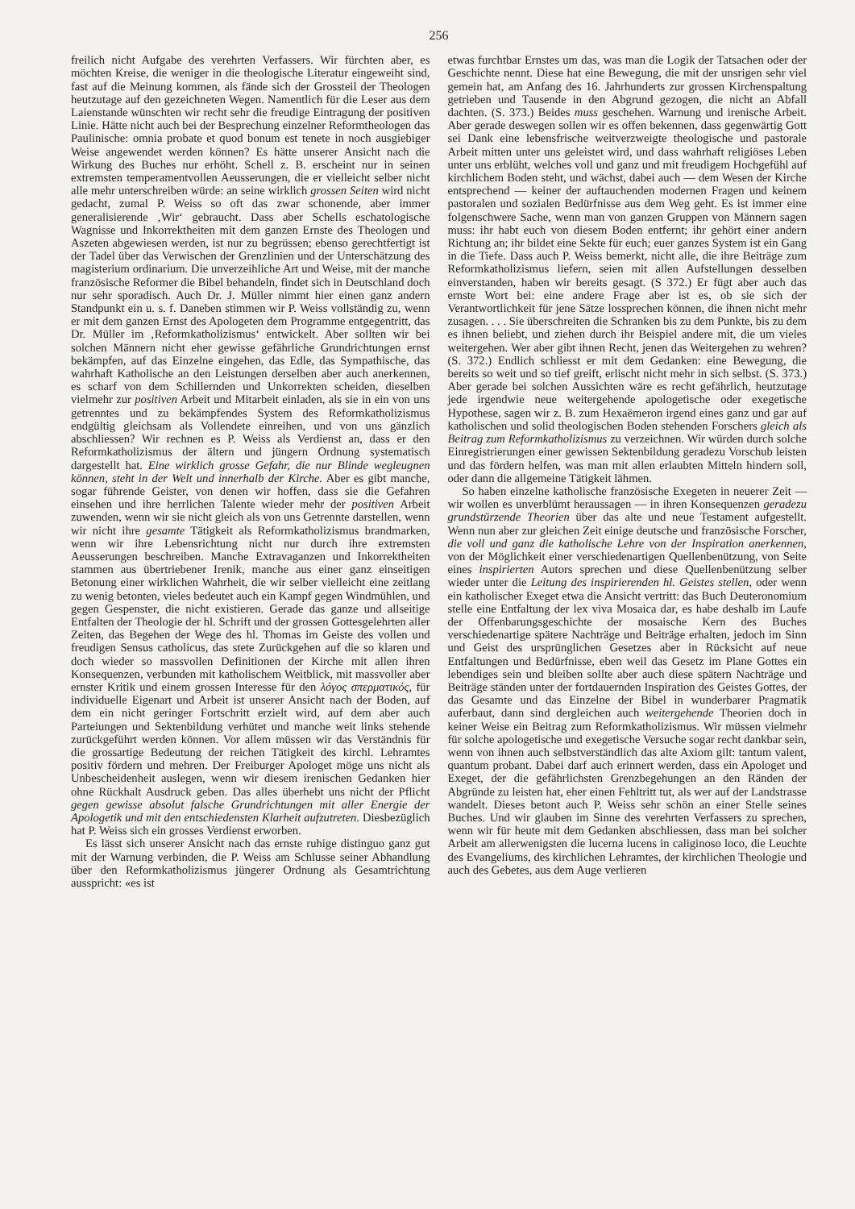256
freilich nicht Aufgabe des verehrten Verfassers. Wir fürchten aber, es möchten Kreise, die weniger in die theologische Literatur eingeweiht sind, fast auf die Meinung kommen, als fände sich der Grossteil der Theologen heutzutage auf den gezeichneten Wegen. Namentlich für die Leser aus dem Laienstande wünschten wir recht sehr die freudige Eintragung der positiven Linie. Hätte nicht auch bei der Besprechung einzelner Reformtheologen das Paulinische: omnia probate et quod bonum est tenete in noch ausgiebiger Weise angewendet werden können? Es hätte unserer Ansicht nach die Wirkung des Buches nur erhöht. Schell z. B. erscheint nur in seinen extremsten temperamentvollen Aeusserungen, die er vielleicht selber nicht alle mehr unterschreiben würde: an seine wirklich grossen Seiten wird nicht gedacht, zumal P. Weiss so oft das zwar schonende, aber immer generalisierende ‚Wir‘ gebraucht. Dass aber Schells eschatologische Wagnisse und Inkorrektheiten mit dem ganzen Ernste des Theologen und Aszeten abgewiesen werden, ist nur zu begrüssen; ebenso gerechtfertigt ist der Tadel über das Verwischen der Grenzlinien und der Unterschätzung des magisterium ordinarium. Die unverzeihliche Art und Weise, mit der manche französische Reformer die Bibel behandeln, findet sich in Deutschland doch nur sehr sporadisch. Auch Dr. J. Müller nimmt hier einen ganz andern Standpunkt ein u. s. f. Daneben stimmen wir P. Weiss vollständig zu, wenn er mit dem ganzen Ernst des Apologeten dem Programme entgegentritt, das Dr. Müller im ‚Reformkatholizismus‘ entwickelt. Aber sollten wir bei solchen Männern nicht eher gewisse gefährliche Grundrichtungen ernst bekämpfen, auf das Einzelne eingehen, das Edle, das Sympathische, das wahrhaft Katholische an den Leistungen derselben aber auch anerkennen, es scharf von dem Schillernden und Unkorrekten scheiden, dieselben vielmehr zur positiven Arbeit und Mitarbeit einladen, als sie in ein von uns getrenntes und zu bekämpfendes System des Reformkatholizismus endgültig gleichsam als Vollendete einreihen, und von uns gänzlich abschliessen? Wir rechnen es P. Weiss als Verdienst an, dass er den Reformkatholizismus der ältern und jüngern Ordnung systematisch dargestellt hat. Eine wirklich grosse Gefahr, die nur Blinde wegleugnen können, steht in der Welt und innerhalb der Kirche. Aber es gibt manche, sogar führende Geister, von denen wir hoffen, dass sie die Gefahren einsehen und ihre herrlichen Talente wieder mehr der positiven Arbeit zuwenden, wenn wir sie nicht gleich als von uns Getrennte darstellen, wenn wir nicht ihre gesamte Tätigkeit als Reformkatholizismus brandmarken, wenn wir ihre Lebensrichtung nicht nur durch ihre extremsten Aeusserungen beschreiben. Manche Extravaganzen und Inkorrektheiten stammen aus übertriebener Irenik, manche aus einer ganz einseitigen Betonung einer wirklichen Wahrheit, die wir selber vielleicht eine zeitlang zu wenig betonten, vieles bedeutet auch ein Kampf gegen Windmühlen, und gegen Gespenster, die nicht existieren. Gerade das ganze und allseitige Entfalten der Theologie der hl. Schrift und der grossen Gottesgelehrten aller Zeiten, das Begehen der Wege des hl. Thomas im Geiste des vollen und freudigen Sensus catholicus, das stete Zurückgehen auf die so klaren und doch wieder so massvollen Definitionen der Kirche mit allen ihren Konsequenzen, verbunden mit katholischem Weitblick, mit massvoller aber ernster Kritik und einem grossen Interesse für den λόγος σπερματικός, für individuelle Eigenart und Arbeit ist unserer Ansicht nach der Boden, auf dem ein nicht geringer Fortschritt erzielt wird, auf dem aber auch Parteiungen und Sektenbildung verhütet und manche weit links stehende zurückgeführt werden können. Vor allem müssen wir das Verständnis für die grossartige Bedeutung der reichen Tätigkeit des kirchl. Lehramtes positiv fördern und mehren. Der Freiburger Apologet möge uns nicht als Unbescheidenheit auslegen, wenn wir diesem irenischen Gedanken hier ohne Rückhalt Ausdruck geben. Das alles überhebt uns nicht der Pflicht gegen gewisse absolut falsche Grundrichtungen mit aller Energie der Apologetik und mit den entschiedensten Klarheit aufzutreten. Diesbezüglich hat P. Weiss sich ein grosses Verdienst erworben.
Es lässt sich unserer Ansicht nach das ernste ruhige distinguo ganz gut mit der Warnung verbinden, die P. Weiss am Schlusse seiner Abhandlung über den Reformkatholizismus jüngerer Ordnung als Gesamtrichtung ausspricht: «es ist
etwas furchtbar Ernstes um das, was man die Logik der Tatsachen oder der Geschichte nennt. Diese hat eine Bewegung, die mit der unsrigen sehr viel gemein hat, am Anfang des 16. Jahrhunderts zur grossen Kirchenspaltung getrieben und Tausende in den Abgrund gezogen, die nicht an Abfall dachten. (S. 373.) Beides muss geschehen. Warnung und irenische Arbeit. Aber gerade deswegen sollen wir es offen bekennen, dass gegenwärtig Gott sei Dank eine lebensfrische weitverzweigte theologische und pastorale Arbeit mitten unter uns geleistet wird, und dass wahrhaft religiöses Leben unter uns erblüht, welches voll und ganz und mit freudigem Hochgefühl auf kirchlichem Boden steht, und wächst, dabei auch — dem Wesen der Kirche entsprechend — keiner der auftauchenden modernen Fragen und keinem pastoralen und sozialen Bedürfnisse aus dem Weg geht. Es ist immer eine folgenschwere Sache, wenn man von ganzen Gruppen von Männern sagen muss: ihr habt euch von diesem Boden entfernt; ihr gehört einer andern Richtung an; ihr bildet eine Sekte für euch; euer ganzes System ist ein Gang in die Tiefe. Dass auch P. Weiss bemerkt, nicht alle, die ihre Beiträge zum Reformkatholizismus liefern, seien mit allen Aufstellungen desselben einverstanden, haben wir bereits gesagt. (S 372.) Er fügt aber auch das ernste Wort bei: eine andere Frage aber ist es, ob sie sich der Verantwortlichkeit für jene Sätze lossprechen können, die ihnen nicht mehr zusagen. . . . Sie überschreiten die Schranken bis zu dem Punkte, bis zu dem es ihnen beliebt, und ziehen durch ihr Beispiel andere mit, die um vieles weitergehen. Wer aber gibt ihnen Recht, jenen das Weitergehen zu wehren? (S. 372.) Endlich schliesst er mit dem Gedanken: eine Bewegung, die bereits so weit und so tief greift, erlischt nicht mehr in sich selbst. (S. 373.) Aber gerade bei solchen Aussichten wäre es recht gefährlich, heutzutage jede irgendwie neue weitergehende apologetische oder exegetische Hypothese, sagen wir z. B. zum Hexaëmeron irgend eines ganz und gar auf katholischen und solid theologischen Boden stehenden Forschers gleich als Beitrag zum Reformkatholizismus zu verzeichnen. Wir würden durch solche Einregistrierungen einer gewissen Sektenbildung geradezu Vorschub leisten und das fördern helfen, was man mit allen erlaubten Mitteln hindern soll, oder dann die allgemeine Tätigkeit lähmen.
So haben einzelne katholische französische Exegeten in neuerer Zeit — wir wollen es unverblümt heraussagen — in ihren Konsequenzen geradezu grundstürzende Theorien über das alte und neue Testament aufgestellt. Wenn nun aber zur gleichen Zeit einige deutsche und französische Forscher, die voll und ganz die katholische Lehre von der Inspiration anerkennen, von der Möglichkeit einer verschiedenartigen Quellenbenützung, von Seite eines inspirierten Autors sprechen und diese Quellenbenützung selber wieder unter die Leitung des inspirierenden hl. Geistes stellen, oder wenn ein katholischer Exeget etwa die Ansicht vertritt: das Buch Deuteronomium stelle eine Entfaltung der lex viva Mosaica dar, es habe deshalb im Laufe der Offenbarungsgeschichte der mosaische Kern des Buches verschiedenartige spätere Nachträge und Beiträge erhalten, jedoch im Sinn und Geist des ursprünglichen Gesetzes aber in Rücksicht auf neue Entfaltungen und Bedürfnisse, eben weil das Gesetz im Plane Gottes ein lebendiges sein und bleiben sollte aber auch diese spätern Nachträge und Beiträge ständen unter der fortdauernden Inspiration des Geistes Gottes, der das Gesamte und das Einzelne der Bibel in wunderbarer Pragmatik auferbaut, dann sind dergleichen auch weitergehende Theorien doch in keiner Weise ein Beitrag zum Reformkatholizismus. Wir müssen vielmehr für solche apologetische und exegetische Versuche sogar recht dankbar sein, wenn von ihnen auch selbstverständlich das alte Axiom gilt: tantum valent, quantum probant. Dabei darf auch erinnert werden, dass ein Apologet und Exeget, der die gefährlichsten Grenzbegehungen an den Ränden der Abgründe zu leisten hat, eher einen Fehltritt tut, als wer auf der Landstrasse wandelt. Dieses betont auch P. Weiss sehr schön an einer Stelle seines Buches. Und wir glauben im Sinne des verehrten Verfassers zu sprechen, wenn wir für heute mit dem Gedanken abschliessen, dass man bei solcher Arbeit am allerwenigsten die lucerna lucens in caliginoso loco, die Leuchte des Evangeliums, des kirchlichen Lehramtes, der kirchlichen Theologie und auch des Gebetes, aus dem Auge verlieren